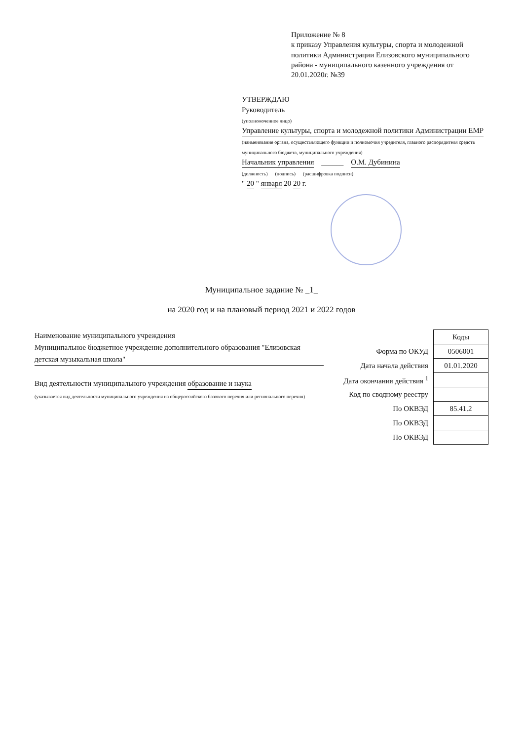Приложение № 8
к приказу Управления культуры, спорта и молодежной политики Администрации Елизовского муниципального района - муниципального казенного учреждения от 20.01.2020г. №39
УТВЕРЖДАЮ
Руководитель
(уполномоченное лицо)
Управление культуры, спорта и молодежной политики Администрации ЕМР
(наименование органа, осуществляющего функции и полномочия учредителя, главного распорядителя средств муниципального бюджета, муниципального учреждения)
Начальник управления ______ О.М. Дубинина
(должность) (подпись) (расшифровка подписи)
" 20 " января 20 20 г.
Муниципальное задание № _1_
на 2020 год и на плановый период 2021 и 2022 годов
Наименование муниципального учреждения Муниципальное бюджетное учреждение дополнительного образования "Елизовская детская музыкальная школа"
Вид деятельности муниципального учреждения образование и наука
(указывается вид деятельности муниципального учреждения из общероссийского базового перечня или регионального перечня)
| | Коды |
| Форма по ОКУД | 0506001 |
| Дата начала действия | 01.01.2020 |
| Дата окончания действия <sup>1</sup> | |
| Код по сводному реестру | |
| По ОКВЭД | 85.41.2 |
| По ОКВЭД | |
| По ОКВЭД | |